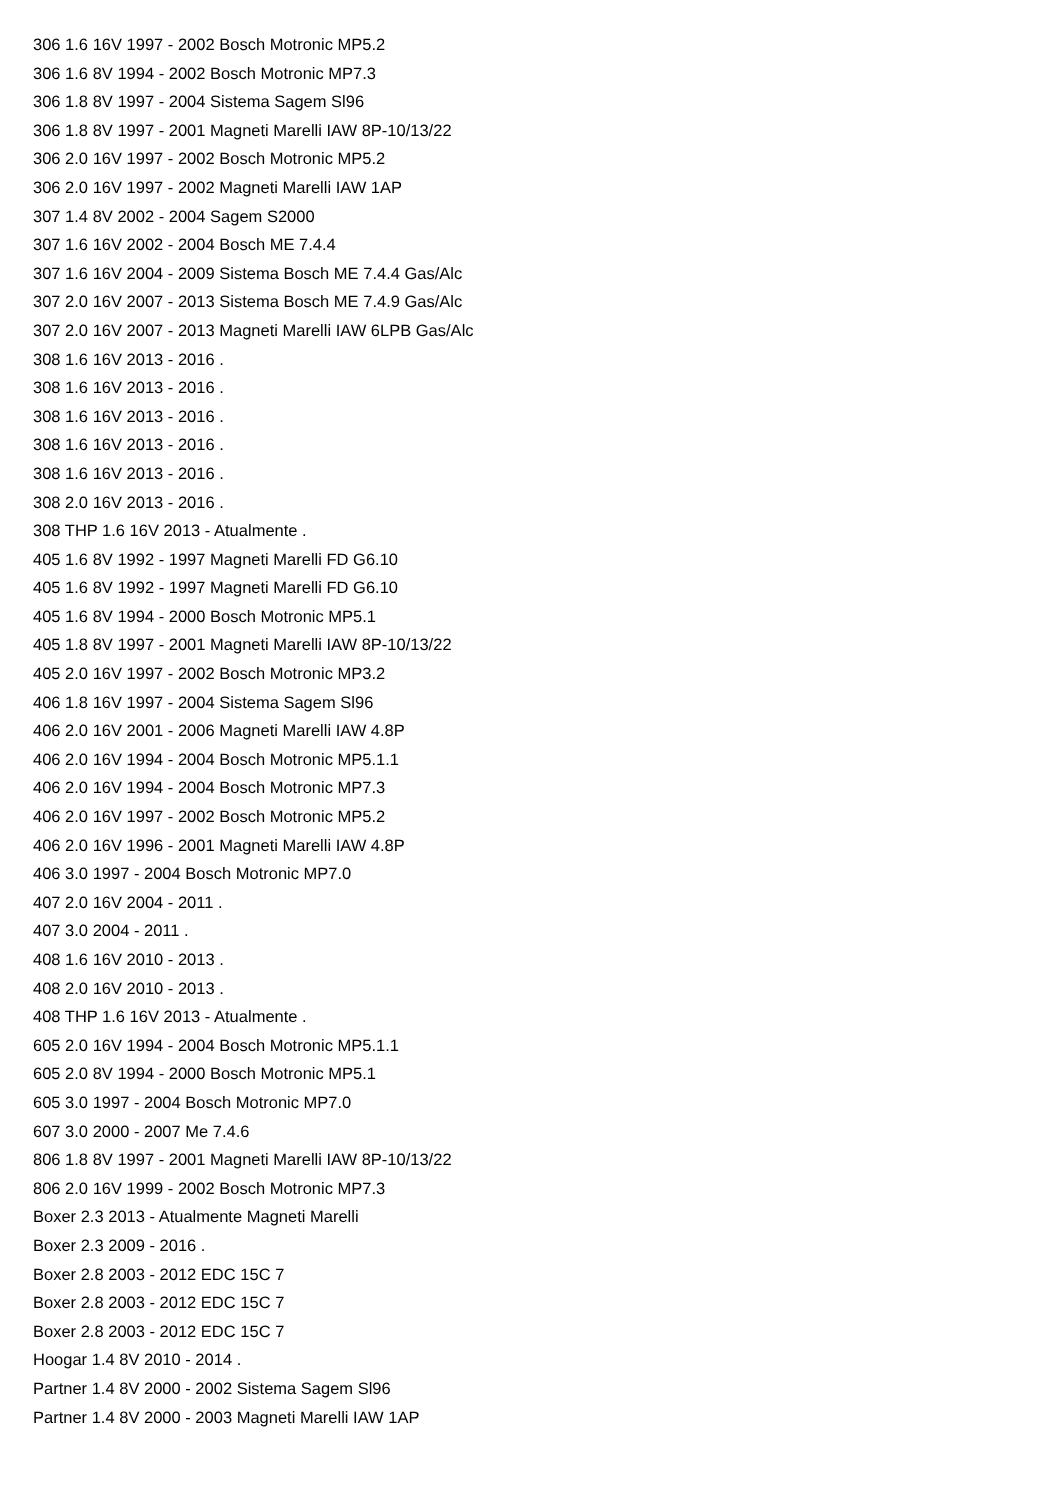306 1.6 16V 1997 - 2002 Bosch Motronic MP5.2
306 1.6 8V 1994 - 2002 Bosch Motronic MP7.3
306 1.8 8V 1997 - 2004 Sistema Sagem Sl96
306 1.8 8V 1997 - 2001 Magneti Marelli IAW 8P-10/13/22
306 2.0 16V 1997 - 2002 Bosch Motronic MP5.2
306 2.0 16V 1997 - 2002 Magneti Marelli IAW 1AP
307 1.4 8V 2002 - 2004 Sagem S2000
307 1.6 16V 2002 - 2004 Bosch ME 7.4.4
307 1.6 16V 2004 - 2009 Sistema Bosch ME 7.4.4 Gas/Alc
307 2.0 16V 2007 - 2013 Sistema Bosch ME 7.4.9 Gas/Alc
307 2.0 16V 2007 - 2013 Magneti Marelli IAW 6LPB Gas/Alc
308 1.6 16V 2013 - 2016 .
308 1.6 16V 2013 - 2016 .
308 1.6 16V 2013 - 2016 .
308 1.6 16V 2013 - 2016 .
308 1.6 16V 2013 - 2016 .
308 2.0 16V 2013 - 2016 .
308 THP 1.6 16V 2013 - Atualmente .
405 1.6 8V 1992 - 1997 Magneti Marelli FD G6.10
405 1.6 8V 1992 - 1997 Magneti Marelli FD G6.10
405 1.6 8V 1994 - 2000 Bosch Motronic MP5.1
405 1.8 8V 1997 - 2001 Magneti Marelli IAW 8P-10/13/22
405 2.0 16V 1997 - 2002 Bosch Motronic MP3.2
406 1.8 16V 1997 - 2004 Sistema Sagem Sl96
406 2.0 16V 2001 - 2006 Magneti Marelli IAW 4.8P
406 2.0 16V 1994 - 2004 Bosch Motronic MP5.1.1
406 2.0 16V 1994 - 2004 Bosch Motronic MP7.3
406 2.0 16V 1997 - 2002 Bosch Motronic MP5.2
406 2.0 16V 1996 - 2001 Magneti Marelli IAW 4.8P
406 3.0 1997 - 2004 Bosch Motronic MP7.0
407 2.0 16V 2004 - 2011 .
407 3.0 2004 - 2011 .
408 1.6 16V 2010 - 2013 .
408 2.0 16V 2010 - 2013 .
408 THP 1.6 16V 2013 - Atualmente .
605 2.0 16V 1994 - 2004 Bosch Motronic MP5.1.1
605 2.0 8V 1994 - 2000 Bosch Motronic MP5.1
605 3.0 1997 - 2004 Bosch Motronic MP7.0
607 3.0 2000 - 2007 Me 7.4.6
806 1.8 8V 1997 - 2001 Magneti Marelli IAW 8P-10/13/22
806 2.0 16V 1999 - 2002 Bosch Motronic MP7.3
Boxer 2.3 2013 - Atualmente Magneti Marelli
Boxer 2.3 2009 - 2016 .
Boxer 2.8 2003 - 2012 EDC 15C 7
Boxer 2.8 2003 - 2012 EDC 15C 7
Boxer 2.8 2003 - 2012 EDC 15C 7
Hoogar 1.4 8V 2010 - 2014 .
Partner 1.4 8V 2000 - 2002 Sistema Sagem Sl96
Partner 1.4 8V 2000 - 2003 Magneti Marelli IAW 1AP